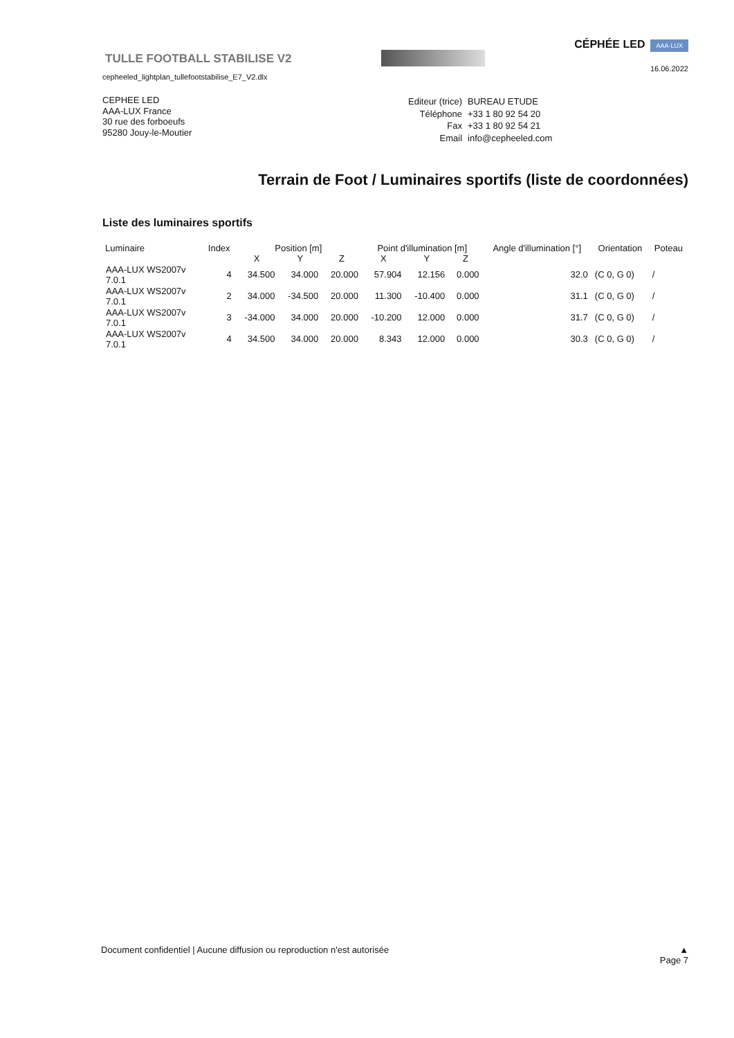TULLE FOOTBALL STABILISE V2
cepheeled_lightplan_tullefootstabilise_E7_V2.dlx
CÉPHÉE LED AAA·LUX
16.06.2022
CEPHEE LED
AAA-LUX France
30 rue des forboeufs
95280 Jouy-le-Moutier
| Editeur (trice) | BUREAU ETUDE |
| Téléphone | +33 1 80 92 54 20 |
| Fax | +33 1 80 92 54 21 |
| Email | info@cepheeled.com |
Terrain de Foot / Luminaires sportifs (liste de coordonnées)
Liste des luminaires sportifs
| Luminaire | Index | Position [m] | | | Point d'illumination [m] | | | Angle d'illumination [°] | Orientation | Poteau |
| --- | --- | --- | --- | --- | --- | --- | --- | --- | --- | --- |
| | | X | Y | Z | X | Y | Z | | | |
| AAA-LUX WS2007v 7.0.1 | 4 | 34.500 | 34.000 | 20.000 | 57.904 | 12.156 | 0.000 | 32.0 | (C 0, G 0) | / |
| AAA-LUX WS2007v 7.0.1 | 2 | 34.000 | -34.500 | 20.000 | 11.300 | -10.400 | 0.000 | 31.1 | (C 0, G 0) | / |
| AAA-LUX WS2007v 7.0.1 | 3 | -34.000 | 34.000 | 20.000 | -10.200 | 12.000 | 0.000 | 31.7 | (C 0, G 0) | / |
| AAA-LUX WS2007v 7.0.1 | 4 | 34.500 | 34.000 | 20.000 | 8.343 | 12.000 | 0.000 | 30.3 | (C 0, G 0) | / |
Document confidentiel | Aucune diffusion ou reproduction n'est autorisée
▲
Page 7